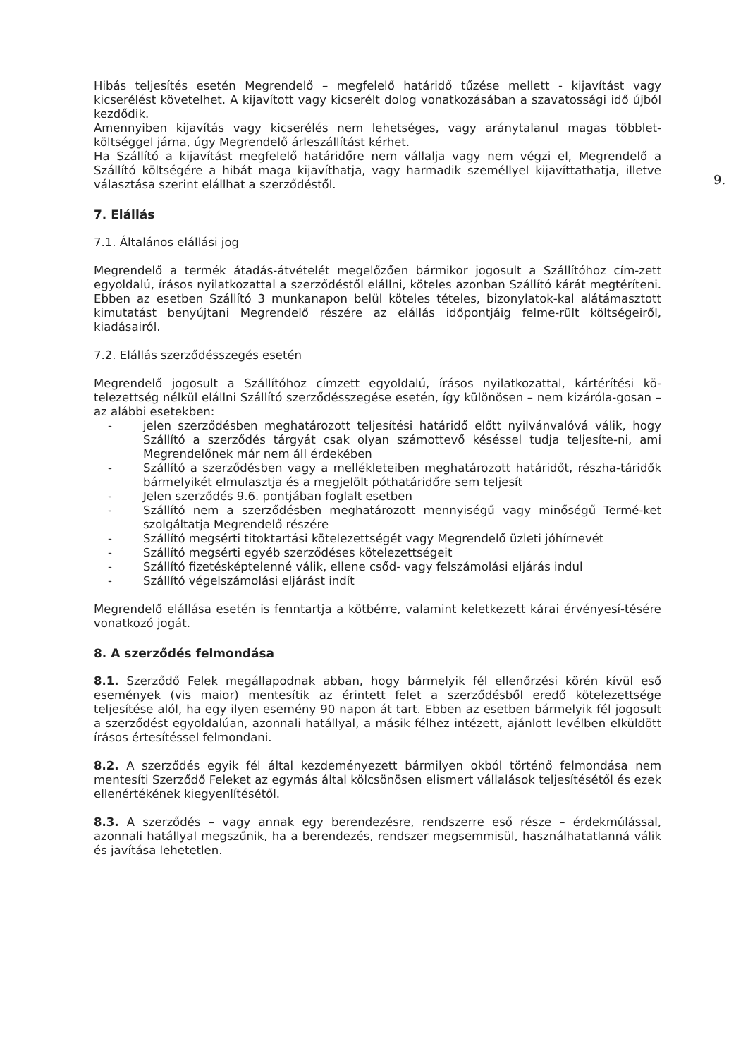9.
Hibás teljesítés esetén Megrendelő – megfelelő határidő tűzése mellett - kijavítást vagy kicserélést követelhet. A kijavított vagy kicserélt dolog vonatkozásában a szavatossági idő újból kezdődik.
Amennyiben kijavítás vagy kicserélés nem lehetséges, vagy aránytalanul magas többlet-költséggel járna, úgy Megrendelő árleszállítást kérhet.
Ha Szállító a kijavítást megfelelő határidőre nem vállalja vagy nem végzi el, Megrendelő a Szállító költségére a hibát maga kijavíthatja, vagy harmadik személlyel kijavíttathatja, illetve választása szerint elállhat a szerződéstől.
7. Elállás
7.1. Általános elállási jog
Megrendelő a termék átadás-átvételét megelőzően bármikor jogosult a Szállítóhoz cím-zett egyoldalú, írásos nyilatkozattal a szerződéstől elállni, köteles azonban Szállító kárát megtéríteni. Ebben az esetben Szállító 3 munkanapon belül köteles tételes, bizonylatok-kal alátámasztott kimutatást benyújtani Megrendelő részére az elállás időpontjáig felme-rült költségeiről, kiadásairól.
7.2. Elállás szerződésszegés esetén
Megrendelő jogosult a Szállítóhoz címzett egyoldalú, írásos nyilatkozattal, kártérítési kö-telezettség nélkül elállni Szállító szerződésszegése esetén, így különösen – nem kizáróla-gosan – az alábbi esetekben:
- jelen szerződésben meghatározott teljesítési határidő előtt nyilvánvalóvá válik, hogy Szállító a szerződés tárgyát csak olyan számottevő késéssel tudja teljesíte-ni, ami Megrendelőnek már nem áll érdekében
- Szállító a szerződésben vagy a mellékleteiben meghatározott határidőt, részha-táridők bármelyikét elmulasztja és a megjelölt póthatáridőre sem teljesít
- Jelen szerződés 9.6. pontjában foglalt esetben
- Szállító nem a szerződésben meghatározott mennyiségű vagy minőségű Termé-ket szolgáltatja Megrendelő részére
- Szállító megsérti titoktartási kötelezettségét vagy Megrendelő üzleti jóhírnevét
- Szállító megsérti egyéb szerződéses kötelezettségeit
- Szállító fizetésképtelenné válik, ellene csőd- vagy felszámolási eljárás indul
- Szállító végelszámolási eljárást indít
Megrendelő elállása esetén is fenntartja a kötbérre, valamint keletkezett kárai érvényesí-tésére vonatkozó jogát.
8. A szerződés felmondása
8.1. Szerződő Felek megállapodnak abban, hogy bármelyik fél ellenőrzési körén kívül eső események (vis maior) mentesítik az érintett felet a szerződésből eredő kötelezettsége teljesítése alól, ha egy ilyen esemény 90 napon át tart. Ebben az esetben bármelyik fél jogosult a szerződést egyoldalúan, azonnali hatállyal, a másik félhez intézett, ajánlott levélben elküldött írásos értesítéssel felmondani.
8.2. A szerződés egyik fél által kezdeményezett bármilyen okból történő felmondása nem mentesíti Szerződő Feleket az egymás által kölcsönösen elismert vállalások teljesítésétől és ezek ellenértékének kiegyenlítésétől.
8.3. A szerződés – vagy annak egy berendezésre, rendszerre eső része – érdekmúlással, azonnali hatállyal megszűnik, ha a berendezés, rendszer megsemmisül, használhatatlanná válik és javítása lehetetlen.